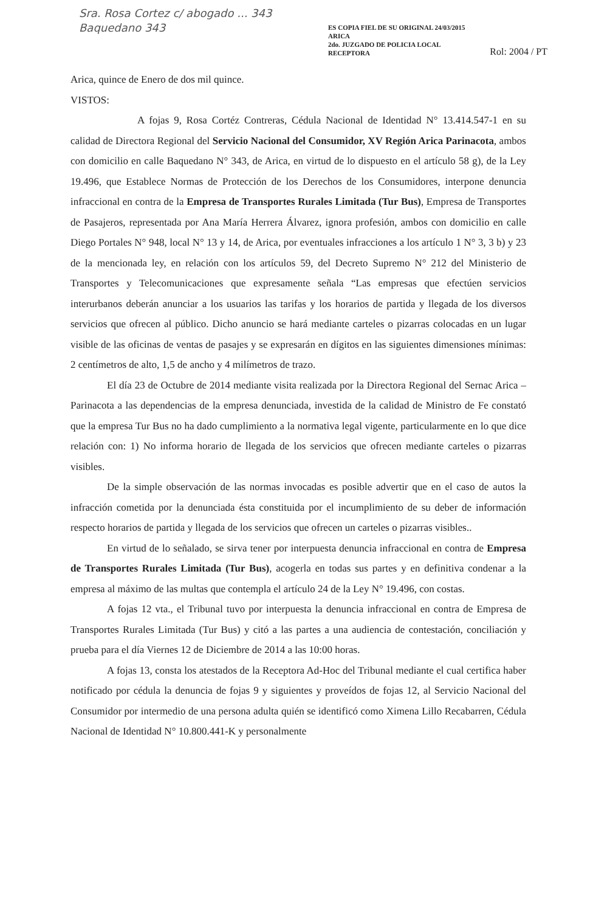Sra. Rosa Cortez c/ abogado ... 343
Baquedano 343
ES COPIA FIEL DE SU ORIGINAL 24/03/2015
ARICA
2do. JUZGADO DE POLICIA LOCAL
RECEPTORA
Rol: 2004 / PT
Arica, quince de Enero de dos mil quince.
VISTOS:
A fojas 9, Rosa Cortéz Contreras, Cédula Nacional de Identidad N° 13.414.547-1 en su calidad de Directora Regional del Servicio Nacional del Consumidor, XV Región Arica Parinacota, ambos con domicilio en calle Baquedano N° 343, de Arica, en virtud de lo dispuesto en el artículo 58 g), de la Ley 19.496, que Establece Normas de Protección de los Derechos de los Consumidores, interpone denuncia infraccional en contra de la Empresa de Transportes Rurales Limitada (Tur Bus), Empresa de Transportes de Pasajeros, representada por Ana María Herrera Álvarez, ignora profesión, ambos con domicilio en calle Diego Portales N° 948, local N° 13 y 14, de Arica, por eventuales infracciones a los artículo 1 N° 3, 3 b) y 23 de la mencionada ley, en relación con los artículos 59, del Decreto Supremo N° 212 del Ministerio de Transportes y Telecomunicaciones que expresamente señala “Las empresas que efectúen servicios interurbanos deberán anunciar a los usuarios las tarifas y los horarios de partida y llegada de los diversos servicios que ofrecen al público. Dicho anuncio se hará mediante carteles o pizarras colocadas en un lugar visible de las oficinas de ventas de pasajes y se expresarán en dígitos en las siguientes dimensiones mínimas: 2 centímetros de alto, 1,5 de ancho y 4 milímetros de trazo.
El día 23 de Octubre de 2014 mediante visita realizada por la Directora Regional del Sernac Arica – Parinacota a las dependencias de la empresa denunciada, investida de la calidad de Ministro de Fe constató que la empresa Tur Bus no ha dado cumplimiento a la normativa legal vigente, particularmente en lo que dice relación con: 1) No informa horario de llegada de los servicios que ofrecen mediante carteles o pizarras visibles.
De la simple observación de las normas invocadas es posible advertir que en el caso de autos la infracción cometida por la denunciada ésta constituida por el incumplimiento de su deber de información respecto horarios de partida y llegada de los servicios que ofrecen un carteles o pizarras visibles..
En virtud de lo señalado, se sirva tener por interpuesta denuncia infraccional en contra de Empresa de Transportes Rurales Limitada (Tur Bus), acogerla en todas sus partes y en definitiva condenar a la empresa al máximo de las multas que contempla el artículo 24 de la Ley N° 19.496, con costas.
A fojas 12 vta., el Tribunal tuvo por interpuesta la denuncia infraccional en contra de Empresa de Transportes Rurales Limitada (Tur Bus) y citó a las partes a una audiencia de contestación, conciliación y prueba para el día Viernes 12 de Diciembre de 2014 a las 10:00 horas.
A fojas 13, consta los atestados de la Receptora Ad-Hoc del Tribunal mediante el cual certifica haber notificado por cédula la denuncia de fojas 9 y siguientes y proveídos de fojas 12, al Servicio Nacional del Consumidor por intermedio de una persona adulta quién se identificó como Ximena Lillo Recabarren, Cédula Nacional de Identidad N° 10.800.441-K y personalmente